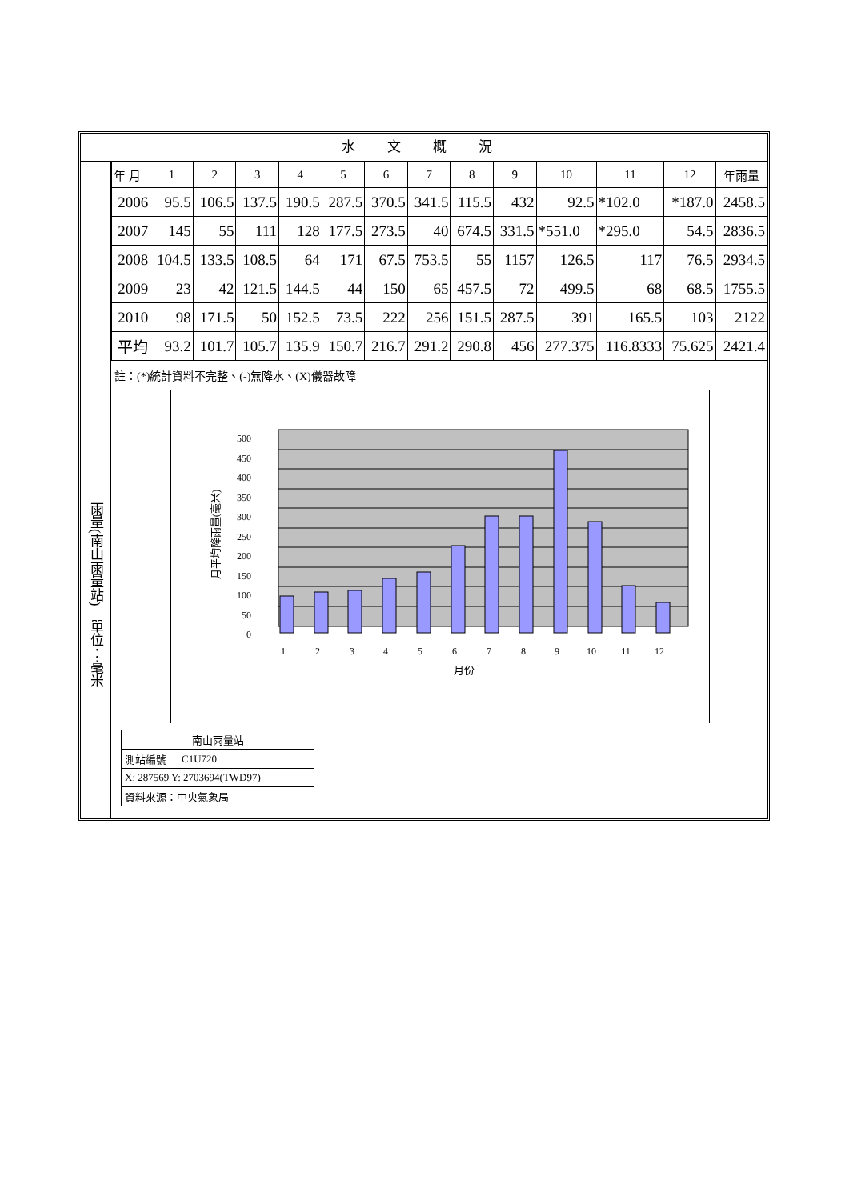水 文 概 況
雨量(南山雨量站)　單位：毫米
| 年 月 | 1 | 2 | 3 | 4 | 5 | 6 | 7 | 8 | 9 | 10 | 11 | 12 | 年雨量 |
| 2006 | 95.5 | 106.5 | 137.5 | 190.5 | 287.5 | 370.5 | 341.5 | 115.5 | 432 | 92.5 | *102.0 | *187.0 | 2458.5 |
| 2007 | 145 | 55 | 111 | 128 | 177.5 | 273.5 | 40 | 674.5 | 331.5 | *551.0 | *295.0 | 54.5 | 2836.5 |
| 2008 | 104.5 | 133.5 | 108.5 | 64 | 171 | 67.5 | 753.5 | 55 | 1157 | 126.5 | 117 | 76.5 | 2934.5 |
| 2009 | 23 | 42 | 121.5 | 144.5 | 44 | 150 | 65 | 457.5 | 72 | 499.5 | 68 | 68.5 | 1755.5 |
| 2010 | 98 | 171.5 | 50 | 152.5 | 73.5 | 222 | 256 | 151.5 | 287.5 | 391 | 165.5 | 103 | 2122 |
| 平均 | 93.2 | 101.7 | 105.7 | 135.9 | 150.7 | 216.7 | 291.2 | 290.8 | 456 | 277.375 | 116.8333 | 75.625 | 2421.4 |
註：(*)統計資料不完整、(-)無降水、(X)儀器故障
500
450
400
350
300
250
200
150
100
50
0
1
2
3
4
5
6
7
8
9
10
11
12
月份
月平均降雨量(毫米)
| 南山雨量站 | |
| 測站編號 | C1U720 |
| X: 287569 Y: 2703694(TWD97) | |
| 資料來源：中央氣象局 | |